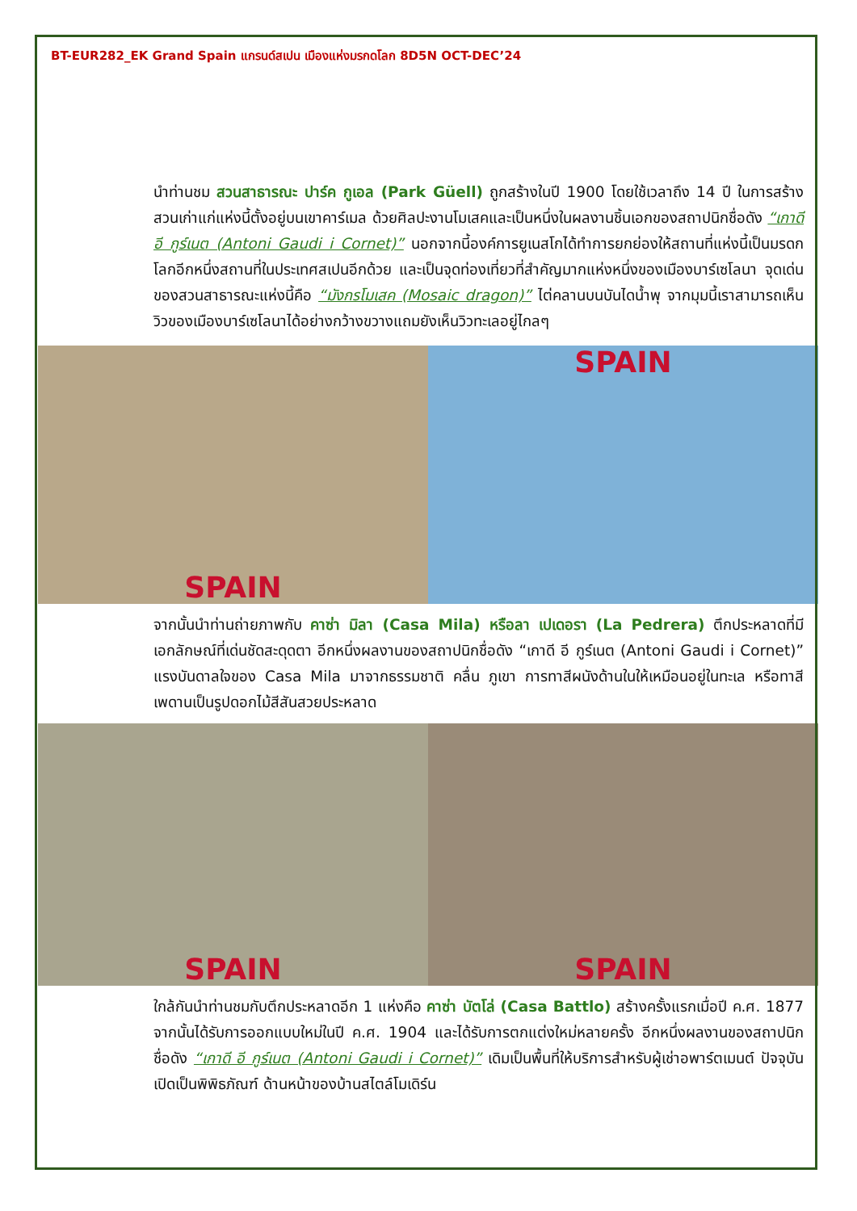BT-EUR282_EK Grand Spain แกรนด์สเปน เมืองแห่งมรกดโลก 8D5N OCT-DEC’24
นำท่านชม สวนสาธารณะ ปาร์ค กูเอล (Park Güell) ถูกสร้างในปี 1900 โดยใช้เวลาถึง 14 ปี ในการสร้าง สวนเก่าแก่แห่งนี้ตั้งอยู่บนเขาคาร์เมล ด้วยศิลปะงานโมเสคและเป็นหนึ่งในผลงานชิ้นเอกของสถาปนิกชื่อดัง “เกาดี อี กูร์เนต (Antoni Gaudi i Cornet)” นอกจากนี้องค์การยูเนสโกได้ทำการยกย่องให้สถานที่แห่งนี้เป็นมรดกโลกอีกหนึ่งสถานที่ในประเทศสเปนอีกด้วย และเป็นจุดท่องเที่ยวที่สำคัญมากแห่งหนึ่งของเมืองบาร์เซโลนา จุดเด่นของสวนสาธารณะแห่งนี้คือ “มังกรโมเสค (Mosaic dragon)” ไต่คลานบนบันไดน้ำพุ จากมุมนี้เราสามารถเห็นวิวของเมืองบาร์เซโลนาได้อย่างกว้างขวางแถมยังเห็นวิวทะเลอยู่ไกลๆ
SPAIN SPAIN
จากนั้นนำท่านถ่ายภาพกับ คาซ่า มิลา (Casa Mila) หรือลา เปเดอรา (La Pedrera) ตึกประหลาดที่มีเอกลักษณ์ที่เด่นชัดสะดุดตา อีกหนึ่งผลงานของสถาปนิกชื่อดัง “เกาดี อี กูร์เนต (Antoni Gaudi i Cornet)” แรงบันดาลใจของ Casa Mila มาจากธรรมชาติ คลื่น ภูเขา การทาสีผนังด้านในให้เหมือนอยู่ในทะเล หรือทาสีเพดานเป็นรูปดอกไม้สีสันสวยประหลาด
SPAIN SPAIN
ใกล้กันนำท่านชมกับตึกประหลาดอีก 1 แห่งคือ คาซ่า บัตโล่ (Casa Battlo) สร้างครั้งแรกเมื่อปี ค.ศ. 1877 จากนั้นได้รับการออกแบบใหม่ในปี ค.ศ. 1904 และได้รับการตกแต่งใหม่หลายครั้ง อีกหนึ่งผลงานของสถาปนิกชื่อดัง “เกาดี อี กูร์เนต (Antoni Gaudi i Cornet)” เดิมเป็นพื้นที่ให้บริการสำหรับผู้เช่าอพาร์ตเมนต์ ปัจจุบันเปิดเป็นพิพิธภัณฑ์ ด้านหน้าของบ้านสไตล์โมเดิร์น